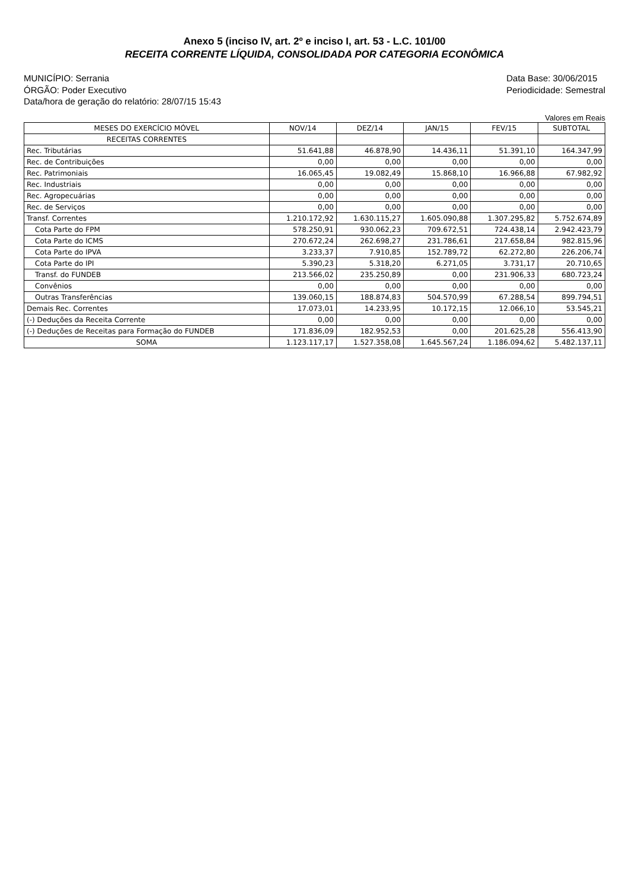Anexo 5 (inciso IV, art. 2º e inciso I, art. 53 - L.C. 101/00
RECEITA CORRENTE LÍQUIDA, CONSOLIDADA POR CATEGORIA ECONÔMICA
MUNICÍPIO: Serrania
ÓRGÃO: Poder Executivo
Data/hora de geração do relatório: 28/07/15 15:43
Data Base: 30/06/2015
Periodicidade: Semestral
Valores em Reais
| MESES DO EXERCÍCIO MÓVEL | NOV/14 | DEZ/14 | JAN/15 | FEV/15 | SUBTOTAL |
| --- | --- | --- | --- | --- | --- |
| RECEITAS CORRENTES | | | | | |
| Rec. Tributárias | 51.641,88 | 46.878,90 | 14.436,11 | 51.391,10 | 164.347,99 |
| Rec. de Contribuições | 0,00 | 0,00 | 0,00 | 0,00 | 0,00 |
| Rec. Patrimoniais | 16.065,45 | 19.082,49 | 15.868,10 | 16.966,88 | 67.982,92 |
| Rec. Industriais | 0,00 | 0,00 | 0,00 | 0,00 | 0,00 |
| Rec. Agropecuárias | 0,00 | 0,00 | 0,00 | 0,00 | 0,00 |
| Rec. de Serviços | 0,00 | 0,00 | 0,00 | 0,00 | 0,00 |
| Transf. Correntes | 1.210.172,92 | 1.630.115,27 | 1.605.090,88 | 1.307.295,82 | 5.752.674,89 |
| Cota Parte do FPM | 578.250,91 | 930.062,23 | 709.672,51 | 724.438,14 | 2.942.423,79 |
| Cota Parte do ICMS | 270.672,24 | 262.698,27 | 231.786,61 | 217.658,84 | 982.815,96 |
| Cota Parte do IPVA | 3.233,37 | 7.910,85 | 152.789,72 | 62.272,80 | 226.206,74 |
| Cota Parte do IPI | 5.390,23 | 5.318,20 | 6.271,05 | 3.731,17 | 20.710,65 |
| Transf. do FUNDEB | 213.566,02 | 235.250,89 | 0,00 | 231.906,33 | 680.723,24 |
| Convênios | 0,00 | 0,00 | 0,00 | 0,00 | 0,00 |
| Outras Transferências | 139.060,15 | 188.874,83 | 504.570,99 | 67.288,54 | 899.794,51 |
| Demais Rec. Correntes | 17.073,01 | 14.233,95 | 10.172,15 | 12.066,10 | 53.545,21 |
| (-) Deduções da Receita Corrente | 0,00 | 0,00 | 0,00 | 0,00 | 0,00 |
| (-) Deduções de Receitas para Formação do FUNDEB | 171.836,09 | 182.952,53 | 0,00 | 201.625,28 | 556.413,90 |
| SOMA | 1.123.117,17 | 1.527.358,08 | 1.645.567,24 | 1.186.094,62 | 5.482.137,11 |